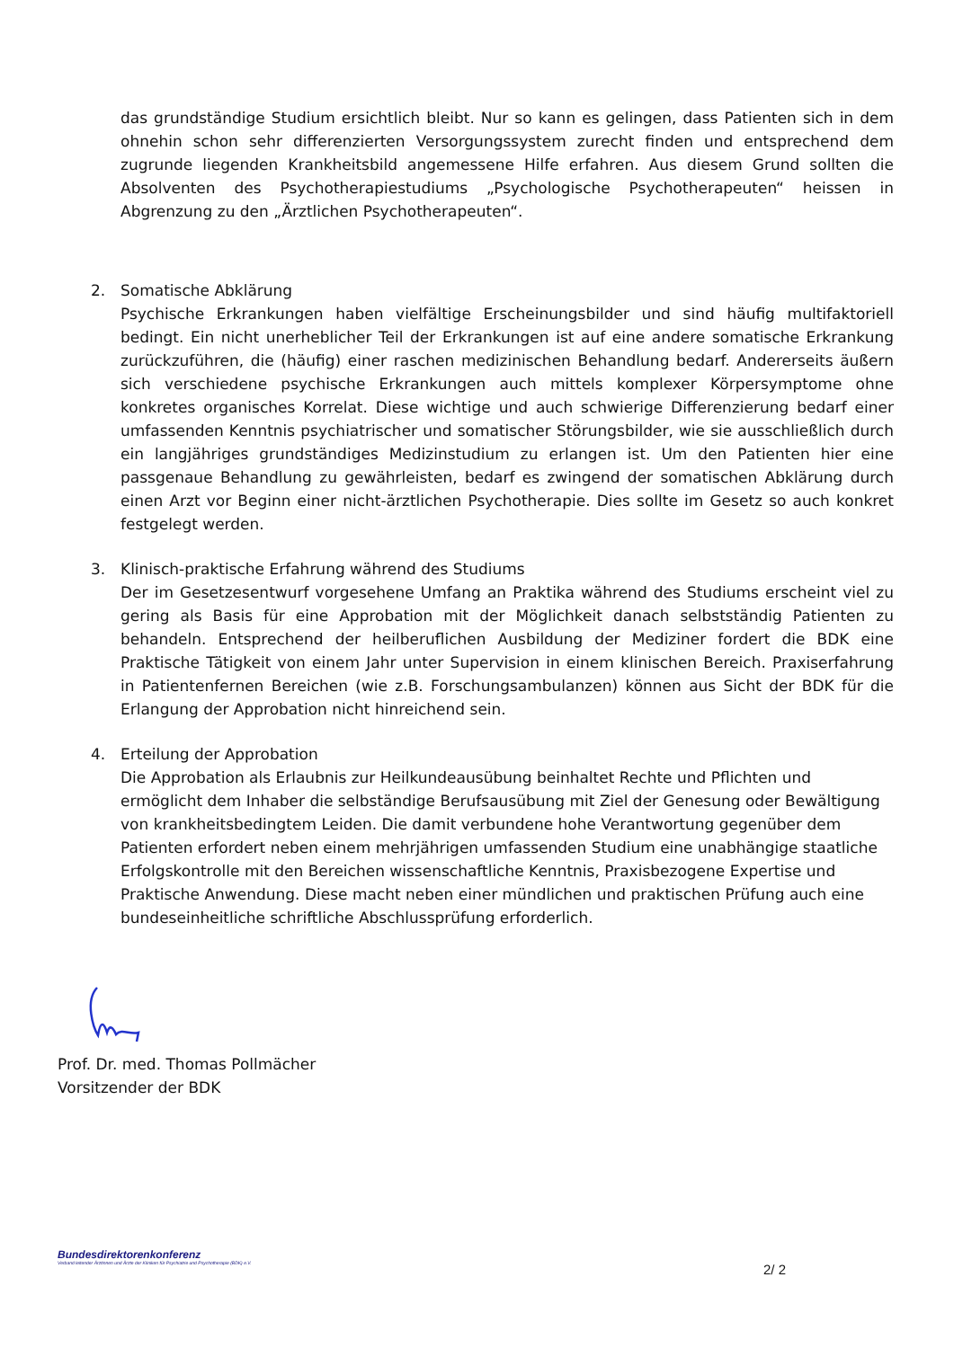das grundständige Studium ersichtlich bleibt. Nur so kann es gelingen, dass Patienten sich in dem ohnehin schon sehr differenzierten Versorgungssystem zurecht finden und entsprechend dem zugrunde liegenden Krankheitsbild angemessene Hilfe erfahren. Aus diesem Grund sollten die Absolventen des Psychotherapiestudiums „Psychologische Psychotherapeuten“ heissen in Abgrenzung zu den „Ärztlichen Psychotherapeuten“.
2. Somatische Abklärung
Psychische Erkrankungen haben vielfältige Erscheinungsbilder und sind häufig multifaktoriell bedingt. Ein nicht unerheblicher Teil der Erkrankungen ist auf eine andere somatische Erkrankung zurückzuführen, die (häufig) einer raschen medizinischen Behandlung bedarf. Andererseits äußern sich verschiedene psychische Erkrankungen auch mittels komplexer Körpersymptome ohne konkretes organisches Korrelat. Diese wichtige und auch schwierige Differenzierung bedarf einer umfassenden Kenntnis psychiatrischer und somatischer Störungsbilder, wie sie ausschließlich durch ein langjähriges grundständiges Medizinstudium zu erlangen ist. Um den Patienten hier eine passgenaue Behandlung zu gewährleisten, bedarf es zwingend der somatischen Abklärung durch einen Arzt vor Beginn einer nicht-ärztlichen Psychotherapie. Dies sollte im Gesetz so auch konkret festgelegt werden.
3. Klinisch-praktische Erfahrung während des Studiums
Der im Gesetzesentwurf vorgesehene Umfang an Praktika während des Studiums erscheint viel zu gering als Basis für eine Approbation mit der Möglichkeit danach selbstständig Patienten zu behandeln. Entsprechend der heilberuflichen Ausbildung der Mediziner fordert die BDK eine Praktische Tätigkeit von einem Jahr unter Supervision in einem klinischen Bereich. Praxiserfahrung in Patientenfernen Bereichen (wie z.B. Forschungsambulanzen) können aus Sicht der BDK für die Erlangung der Approbation nicht hinreichend sein.
4. Erteilung der Approbation
Die Approbation als Erlaubnis zur Heilkundeausübung beinhaltet Rechte und Pflichten und ermöglicht dem Inhaber die selbständige Berufsausübung mit Ziel der Genesung oder Bewältigung von krankheitsbedingtem Leiden. Die damit verbundene hohe Verantwortung gegenüber dem Patienten erfordert neben einem mehrjährigen umfassenden Studium eine unabhängige staatliche Erfolgskontrolle mit den Bereichen wissenschaftliche Kenntnis, Praxisbezogene Expertise und Praktische Anwendung. Diese macht neben einer mündlichen und praktischen Prüfung auch eine bundeseinheitliche schriftliche Abschlussprüfung erforderlich.
Prof. Dr. med. Thomas Pollmächer
Vorsitzender der BDK
Bundesdirektorenkonferenz
Verband leitender Ärztinnen und Ärzte der Kliniken für Psychiatrie und Psychotherapie (BDK) e.V.
2/ 2